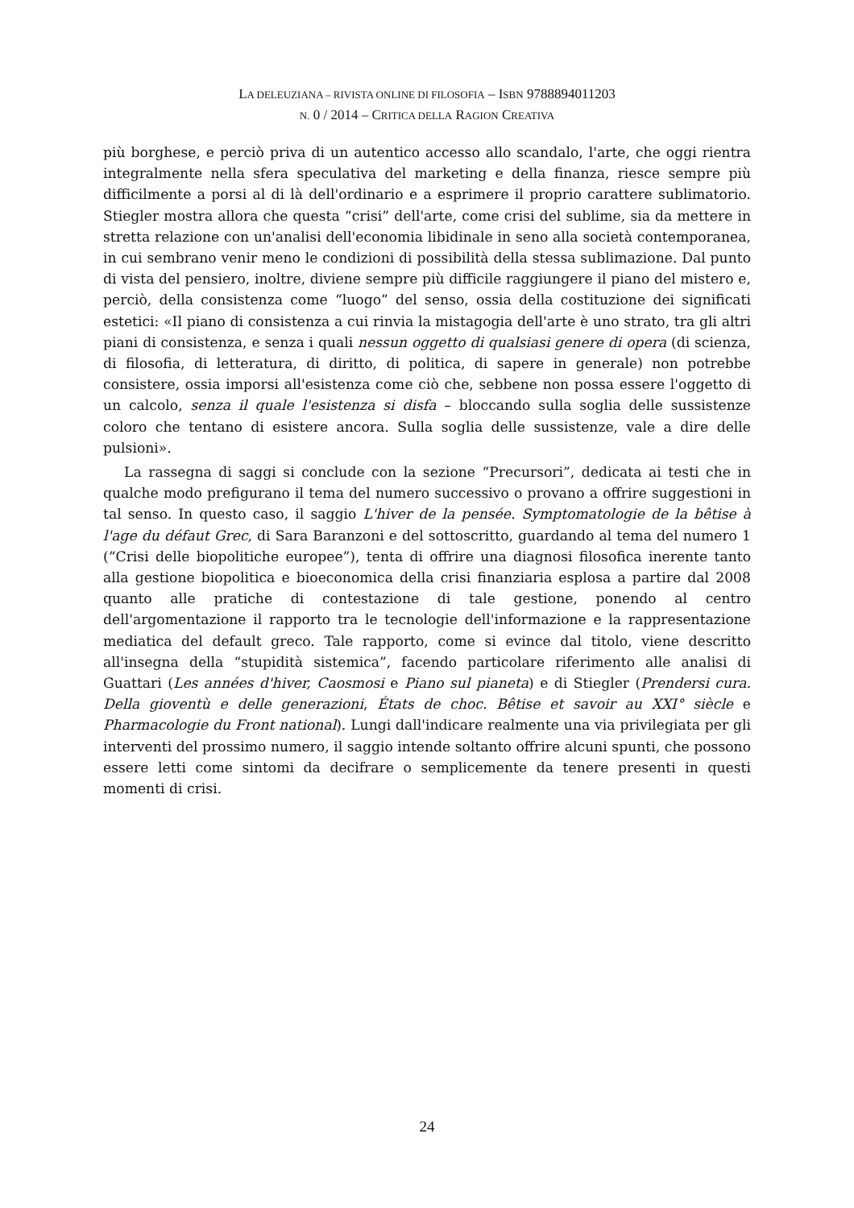LA DELEUZIANA – RIVISTA ONLINE DI FILOSOFIA – ISBN 9788894011203
N. 0 / 2014 – CRITICA DELLA RAGION CREATIVA
più borghese, e perciò priva di un autentico accesso allo scandalo, l'arte, che oggi rientra integralmente nella sfera speculativa del marketing e della finanza, riesce sempre più difficilmente a porsi al di là dell'ordinario e a esprimere il proprio carattere sublimatorio. Stiegler mostra allora che questa “crisi” dell'arte, come crisi del sublime, sia da mettere in stretta relazione con un'analisi dell'economia libidinale in seno alla società contemporanea, in cui sembrano venir meno le condizioni di possibilità della stessa sublimazione. Dal punto di vista del pensiero, inoltre, diviene sempre più difficile raggiungere il piano del mistero e, perciò, della consistenza come “luogo” del senso, ossia della costituzione dei significati estetici: «Il piano di consistenza a cui rinvia la mistagogia dell'arte è uno strato, tra gli altri piani di consistenza, e senza i quali nessun oggetto di qualsiasi genere di opera (di scienza, di filosofia, di letteratura, di diritto, di politica, di sapere in generale) non potrebbe consistere, ossia imporsi all'esistenza come ciò che, sebbene non possa essere l'oggetto di un calcolo, senza il quale l'esistenza si disfa – bloccando sulla soglia delle sussistenze coloro che tentano di esistere ancora. Sulla soglia delle sussistenze, vale a dire delle pulsioni».
La rassegna di saggi si conclude con la sezione “Precursori”, dedicata ai testi che in qualche modo prefigurano il tema del numero successivo o provano a offrire suggestioni in tal senso. In questo caso, il saggio L'hiver de la pensée. Symptomatologie de la bêtise à l'age du défaut Grec, di Sara Baranzoni e del sottoscritto, guardando al tema del numero 1 (“Crisi delle biopolitiche europee”), tenta di offrire una diagnosi filosofica inerente tanto alla gestione biopolitica e bioeconomica della crisi finanziaria esplosa a partire dal 2008 quanto alle pratiche di contestazione di tale gestione, ponendo al centro dell'argomentazione il rapporto tra le tecnologie dell'informazione e la rappresentazione mediatica del default greco. Tale rapporto, come si evince dal titolo, viene descritto all'insegna della “stupidità sistemica”, facendo particolare riferimento alle analisi di Guattari (Les années d'hiver, Caosmosi e Piano sul pianeta) e di Stiegler (Prendersi cura. Della gioventù e delle generazioni, États de choc. Bêtise et savoir au XXI° siècle e Pharmacologie du Front national). Lungi dall'indicare realmente una via privilegiata per gli interventi del prossimo numero, il saggio intende soltanto offrire alcuni spunti, che possono essere letti come sintomi da decifrare o semplicemente da tenere presenti in questi momenti di crisi.
24